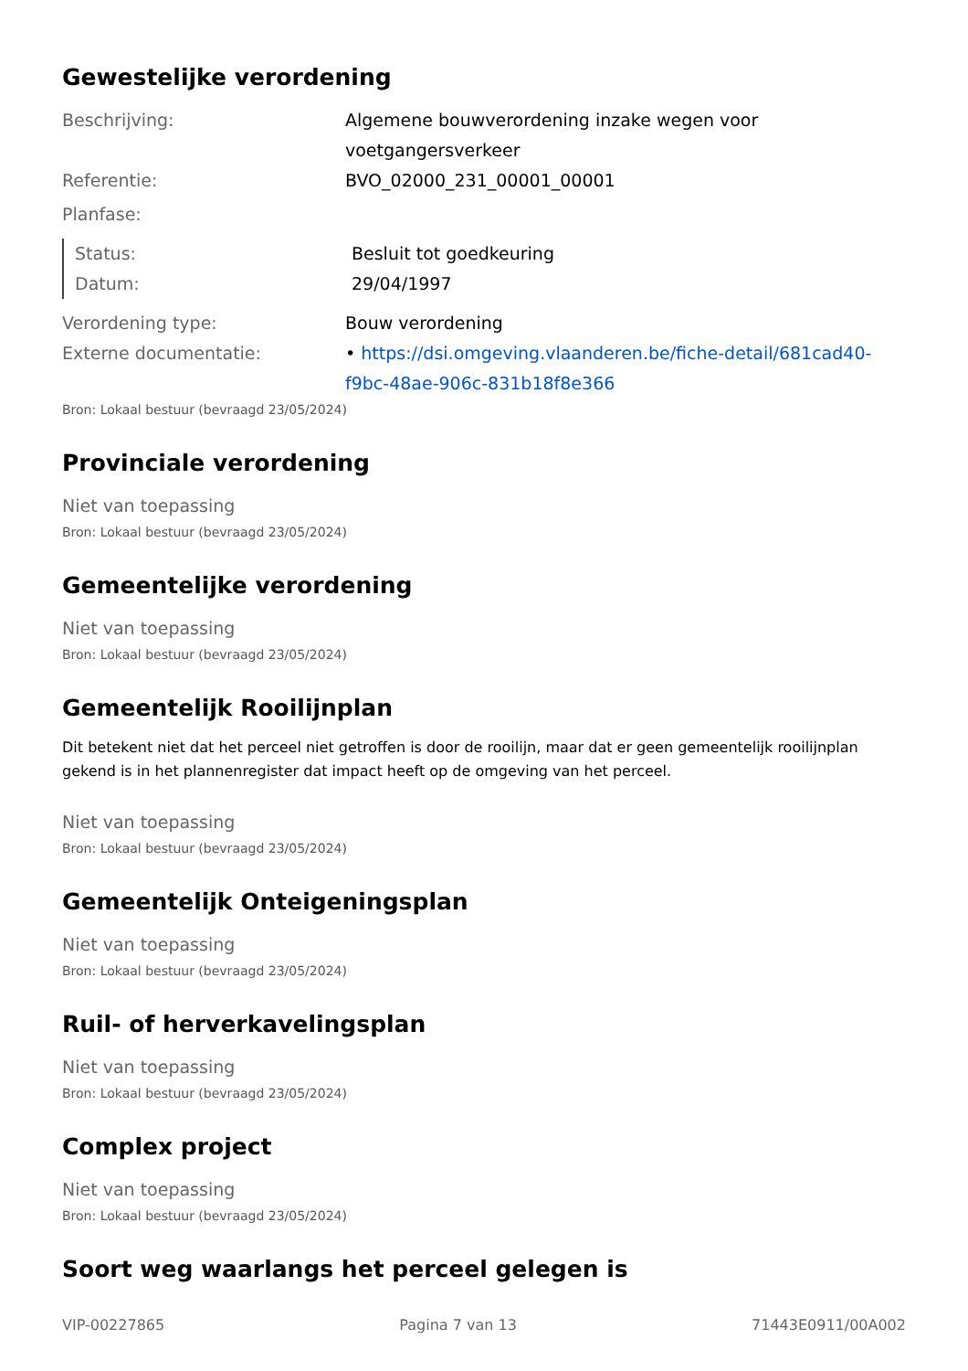Gewestelijke verordening
Beschrijving: Algemene bouwverordening inzake wegen voor voetgangersverkeer
Referentie: BVO_02000_231_00001_00001
Planfase:
Status: Besluit tot goedkeuring
Datum: 29/04/1997
Verordening type: Bouw verordening
Externe documentatie: • https://dsi.omgeving.vlaanderen.be/fiche-detail/681cad40-f9bc-48ae-906c-831b18f8e366
Bron: Lokaal bestuur (bevraagd 23/05/2024)
Provinciale verordening
Niet van toepassing
Bron: Lokaal bestuur (bevraagd 23/05/2024)
Gemeentelijke verordening
Niet van toepassing
Bron: Lokaal bestuur (bevraagd 23/05/2024)
Gemeentelijk Rooilijnplan
Dit betekent niet dat het perceel niet getroffen is door de rooilijn, maar dat er geen gemeentelijk rooilijnplan gekend is in het plannenregister dat impact heeft op de omgeving van het perceel.
Niet van toepassing
Bron: Lokaal bestuur (bevraagd 23/05/2024)
Gemeentelijk Onteigeningsplan
Niet van toepassing
Bron: Lokaal bestuur (bevraagd 23/05/2024)
Ruil- of herverkavelingsplan
Niet van toepassing
Bron: Lokaal bestuur (bevraagd 23/05/2024)
Complex project
Niet van toepassing
Bron: Lokaal bestuur (bevraagd 23/05/2024)
Soort weg waarlangs het perceel gelegen is
VIP-00227865 Pagina 7 van 13 71443E0911/00A002